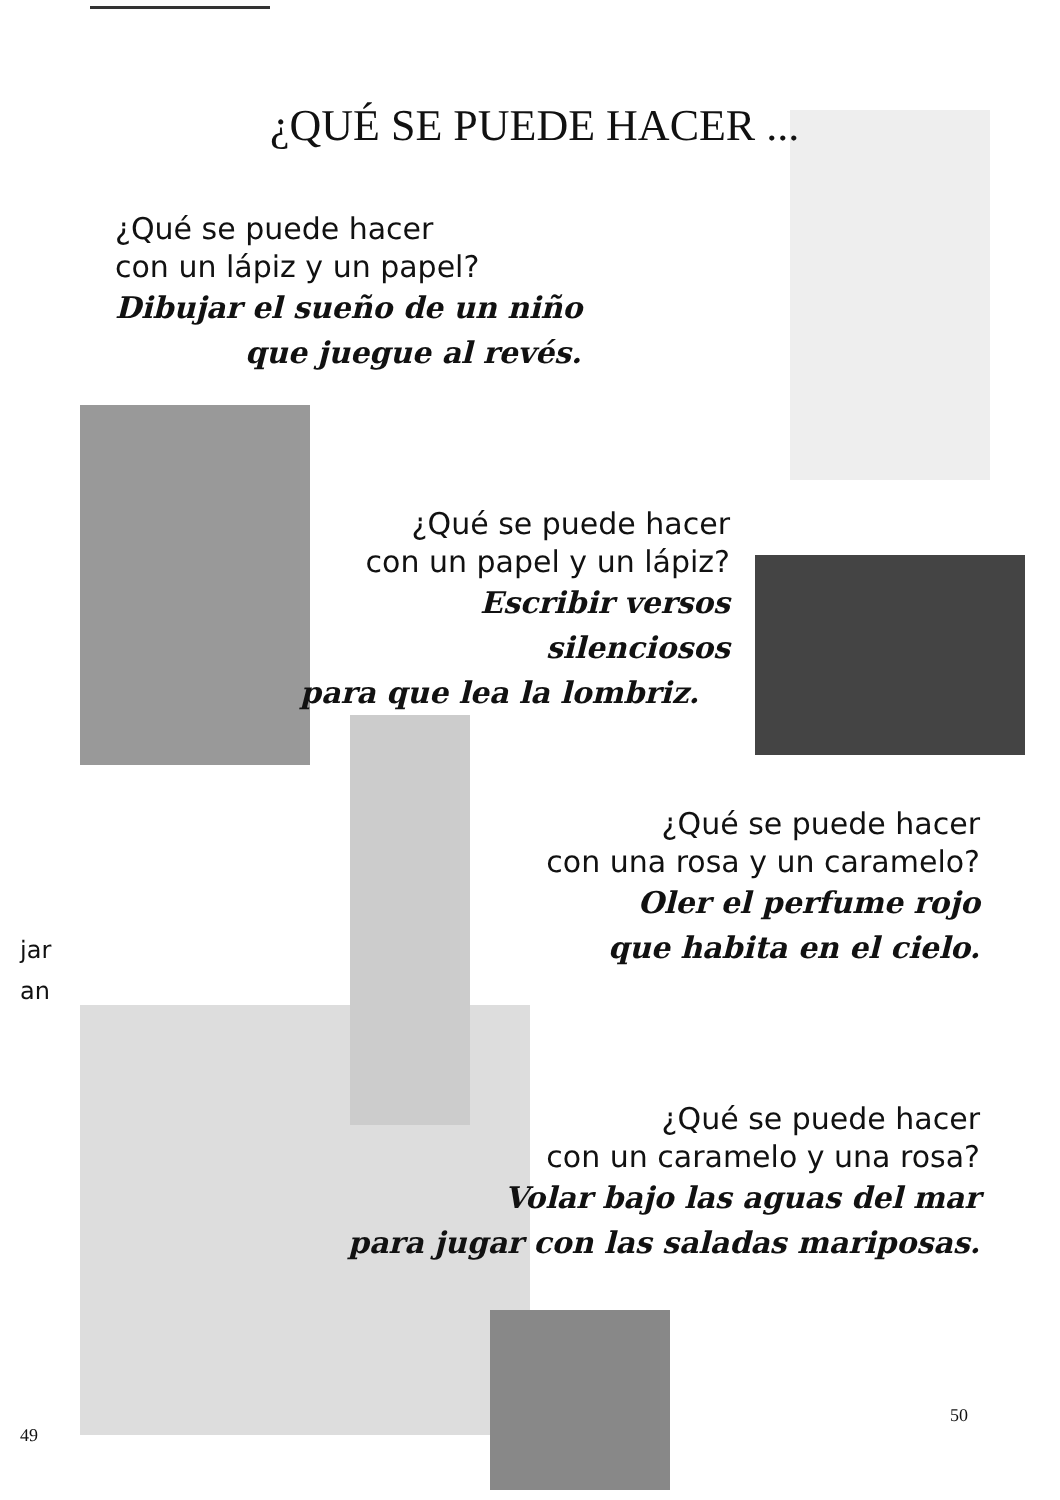¿QUÉ SE PUEDE HACER ...
¿Qué se puede hacer
con un lápiz y un papel?
Dibujar el sueño de un niño
que juegue al revés.
¿Qué se puede hacer
con un papel y un lápiz?
Escribir versos silenciosos
para que lea la lombriz.
¿Qué se puede hacer
con una rosa y un caramelo?
Oler el perfume rojo
que habita en el cielo.
jar
an
¿Qué se puede hacer
con un caramelo y una rosa?
Volar bajo las aguas del mar
para jugar con las saladas mariposas.
49
50